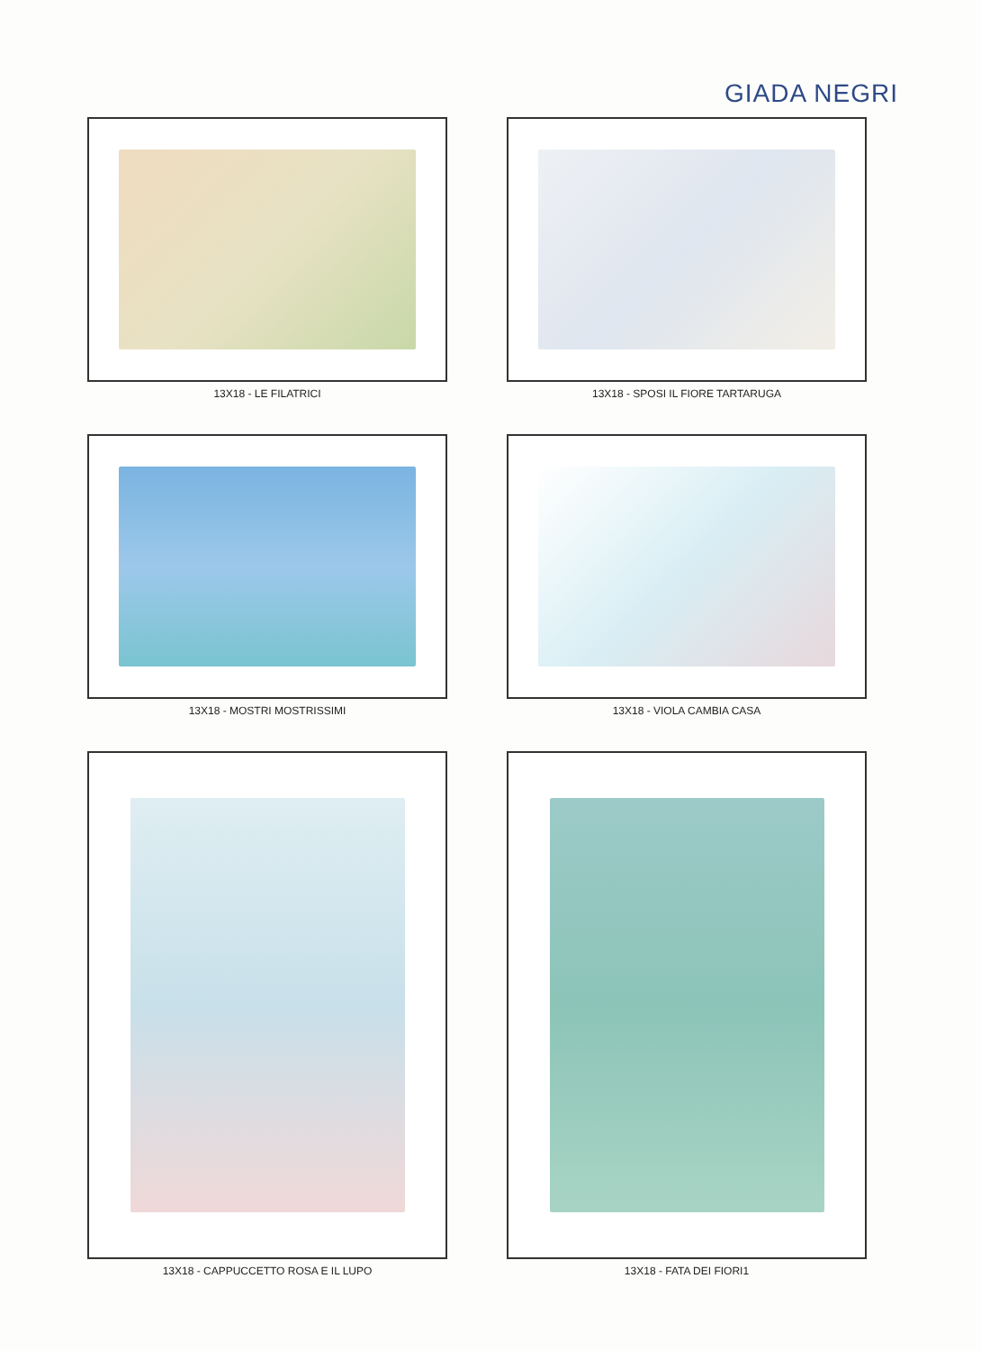GIADA NEGRI
13X18 - LE FILATRICI
13X18 - SPOSI IL FIORE TARTARUGA
13X18 - MOSTRI MOSTRISSIMI
13X18 - VIOLA CAMBIA CASA
13X18 - CAPPUCCETTO ROSA E IL LUPO
13X18 - FATA DEI FIORI1